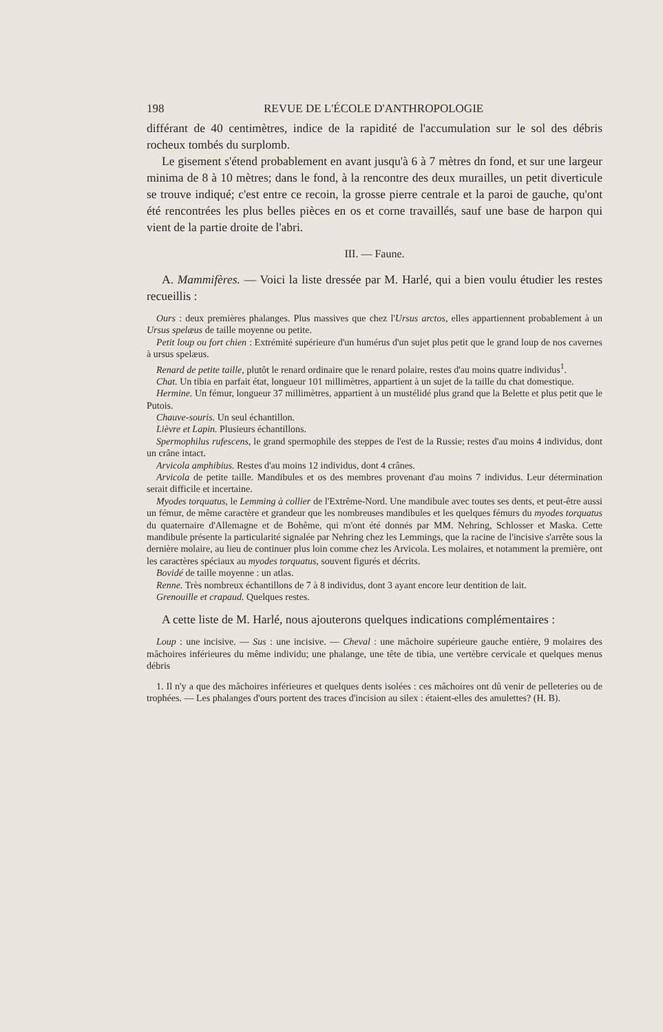198 REVUE DE L'ÉCOLE D'ANTHROPOLOGIE
différant de 40 centimètres, indice de la rapidité de l'accumulation sur le sol des débris rocheux tombés du surplomb.
Le gisement s'étend probablement en avant jusqu'à 6 à 7 mètres dn fond, et sur une largeur minima de 8 à 10 mètres; dans le fond, à la rencontre des deux murailles, un petit diverticule se trouve indiqué; c'est entre ce recoin, la grosse pierre centrale et la paroi de gauche, qu'ont été rencontrées les plus belles pièces en os et corne travaillés, sauf une base de harpon qui vient de la partie droite de l'abri.
III. — Faune.
A. Mammifères. — Voici la liste dressée par M. Harlé, qui a bien voulu étudier les restes recueillis :
Ours : deux premières phalanges. Plus massives que chez l'Ursus arctos, elles appartiennent probablement à un Ursus spelæus de taille moyenne ou petite.
Petit loup ou fort chien : Extrémité supérieure d'un humérus d'un sujet plus petit que le grand loup de nos cavernes à ursus spelæus.
Renard de petite taille, plutôt le renard ordinaire que le renard polaire, restes d'au moins quatre individus<sup>1</sup>.
Chat. Un tibia en parfait état, longueur 101 millimètres, appartient à un sujet de la taille du chat domestique.
Hermine. Un fémur, longueur 37 millimètres, appartient à un mustélidé plus grand que la Belette et plus petit que le Putois.
Chauve-souris. Un seul échantillon.
Lièvre et Lapin. Plusieurs échantillons.
Spermophilus rufescens, le grand spermophile des steppes de l'est de la Russie; restes d'au moins 4 individus, dont un crâne intact.
Arvicola amphibius. Restes d'au moins 12 individus, dont 4 crânes.
Arvicola de petite taille. Mandibules et os des membres provenant d'au moins 7 individus. Leur détermination serait difficile et incertaine.
Myodes torquatus, le Lemming à collier de l'Extrême-Nord. Une mandibule avec toutes ses dents, et peut-être aussi un fémur, de même caractère et grandeur que les nombreuses mandibules et les quelques fémurs du myodes torquatus du quaternaire d'Allemagne et de Bohême, qui m'ont été donnés par MM. Nehring, Schlosser et Maska. Cette mandibule présente la particularité signalée par Nehring chez les Lemmings, que la racine de l'incisive s'arrête sous la dernière molaire, au lieu de continuer plus loin comme chez les Arvicola. Les molaires, et notamment la première, ont les caractères spéciaux au myodes torquatus, souvent figurés et décrits.
Bovidé de taille moyenne : un atlas.
Renne. Très nombreux échantillons de 7 à 8 individus, dont 3 ayant encore leur dentition de lait.
Grenouille et crapaud. Quelques restes.
A cette liste de M. Harlé, nous ajouterons quelques indications complémentaires :
Loup : une incisive. — Sus : une incisive. — Cheval : une mâchoire supérieure gauche entière, 9 molaires des mâchoires inférieures du même individu; une phalange, une tête de tibia, une vertèbre cervicale et quelques menus débris
1. Il n'y a que des mâchoires inférieures et quelques dents isolées : ces mâchoires ont dû venir de pelleteries ou de trophées. — Les phalanges d'ours portent des traces d'incision au silex : étaient-elles des amulettes? (H. B).